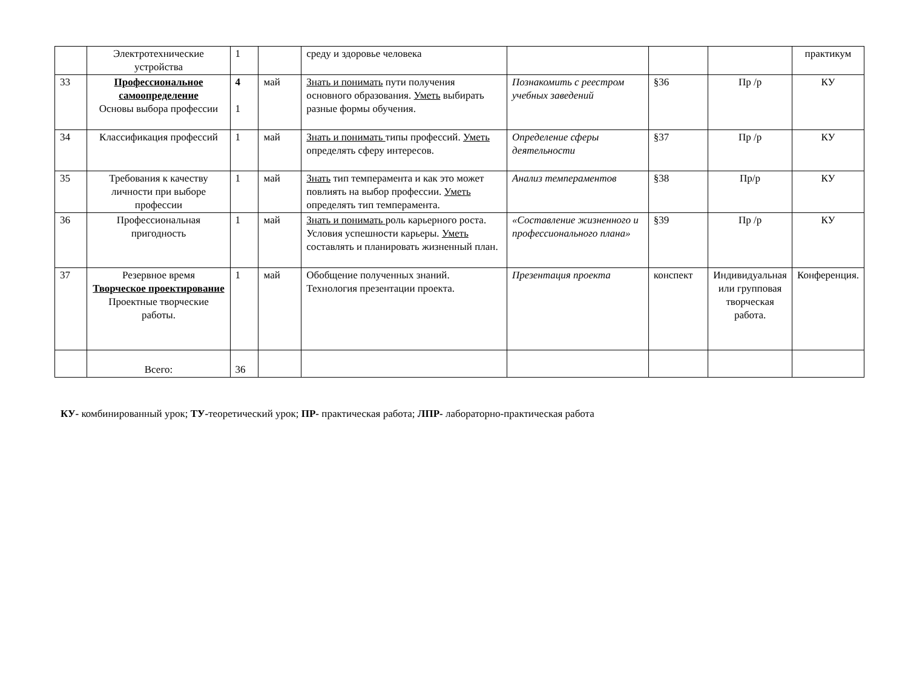| | Электротехнические устройства | 1 | | среду и здоровье человека | | | | практикум |
| 33 | Профессиональное самоопределение Основы выбора профессии | 4 1 | май | Знать и понимать пути получения основного образования. Уметь выбирать разные формы обучения. | Познакомить с реестром учебных заведений | §36 | Пр /р | КУ |
| 34 | Классификация профессий | 1 | май | Знать и понимать типы профессий. Уметь определять сферу интересов. | Определение сферы деятельности | §37 | Пр /р | КУ |
| 35 | Требования к качеству личности при выборе профессии | 1 | май | Знать тип темперамента и как это может повлиять на выбор профессии. Уметь определять тип темперамента. | Анализ темпераментов | §38 | Пр/р | КУ |
| 36 | Профессиональная пригодность | 1 | май | Знать и понимать роль карьерного роста. Условия успешности карьеры. Уметь составлять и планировать жизненный план. | «Составление жизненного и профессионального плана» | §39 | Пр /р | КУ |
| 37 | Резервное время Творческое проектирование Проектные творческие работы. | 1 | май | Обобщение полученных знаний. Технология презентации проекта. | Презентация проекта | конспект | Индивидуальная или групповая творческая работа. | Конференция. |
| | Всего: | 36 | | | | | | |
КУ- комбинированный урок; ТУ-теоретический урок; ПР- практическая работа; ЛПР- лабораторно-практическая работа